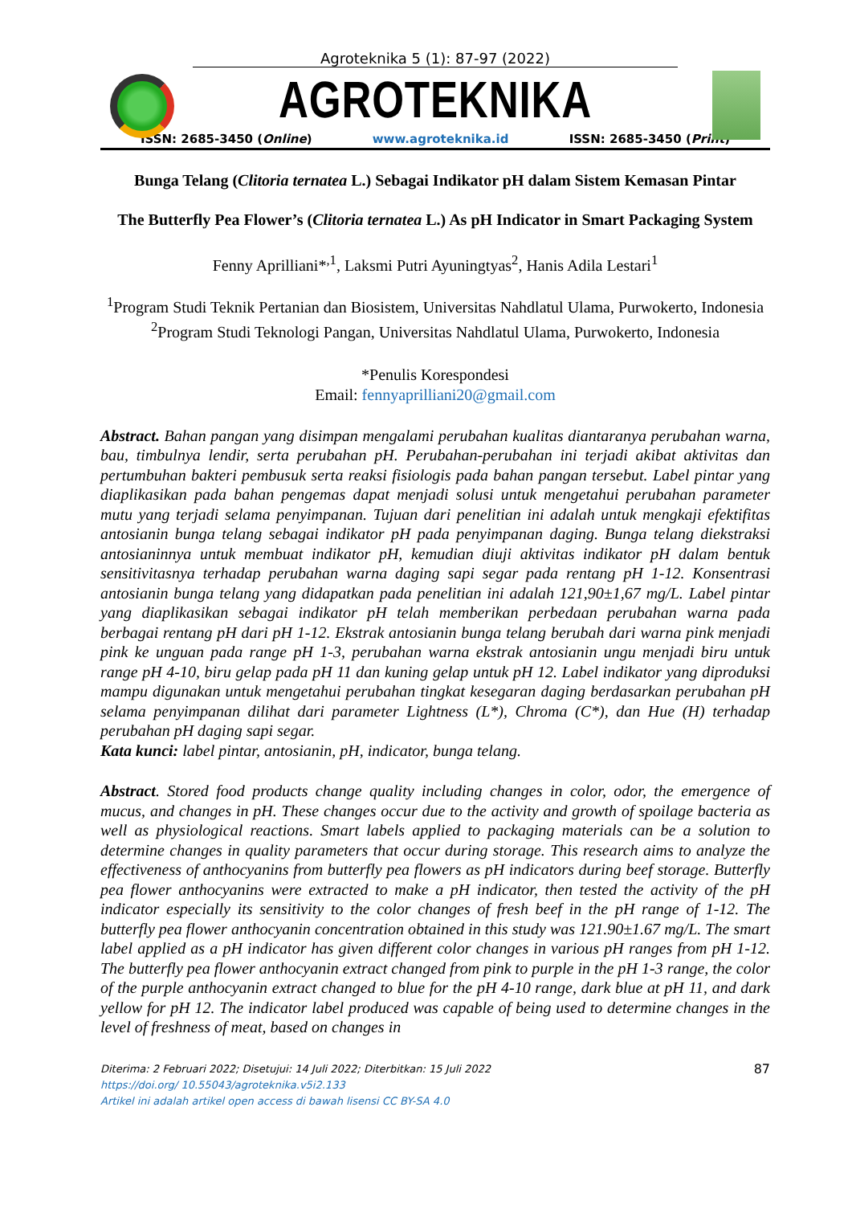Agroteknika 5 (1): 87-97 (2022)
AGROTEKNIKA
ISSN: 2685-3450 (Online) www.agroteknika.id ISSN: 2685-3450 (Print)
Bunga Telang (Clitoria ternatea L.) Sebagai Indikator pH dalam Sistem Kemasan Pintar
The Butterfly Pea Flower’s (Clitoria ternatea L.) As pH Indicator in Smart Packaging System
Fenny Aprilliani*<sup>,1</sup>, Laksmi Putri Ayuningtyas<sup>2</sup>, Hanis Adila Lestari<sup>1</sup>
<sup>1</sup> Program Studi Teknik Pertanian dan Biosistem, Universitas Nahdlatul Ulama, Purwokerto, Indonesia
<sup>2</sup> Program Studi Teknologi Pangan, Universitas Nahdlatul Ulama, Purwokerto, Indonesia
*Penulis Korespondesi
Email: fennyaprilliani20@gmail.com
Abstract. Bahan pangan yang disimpan mengalami perubahan kualitas diantaranya perubahan warna, bau, timbulnya lendir, serta perubahan pH. Perubahan-perubahan ini terjadi akibat aktivitas dan pertumbuhan bakteri pembusuk serta reaksi fisiologis pada bahan pangan tersebut. Label pintar yang diaplikasikan pada bahan pengemas dapat menjadi solusi untuk mengetahui perubahan parameter mutu yang terjadi selama penyimpanan. Tujuan dari penelitian ini adalah untuk mengkaji efektifitas antosianin bunga telang sebagai indikator pH pada penyimpanan daging. Bunga telang diekstraksi antosianinnya untuk membuat indikator pH, kemudian diuji aktivitas indikator pH dalam bentuk sensitivitasnya terhadap perubahan warna daging sapi segar pada rentang pH 1-12. Konsentrasi antosianin bunga telang yang didapatkan pada penelitian ini adalah 121,90±1,67 mg/L. Label pintar yang diaplikasikan sebagai indikator pH telah memberikan perbedaan perubahan warna pada berbagai rentang pH dari pH 1-12. Ekstrak antosianin bunga telang berubah dari warna pink menjadi pink ke unguan pada range pH 1-3, perubahan warna ekstrak antosianin ungu menjadi biru untuk range pH 4-10, biru gelap pada pH 11 dan kuning gelap untuk pH 12. Label indikator yang diproduksi mampu digunakan untuk mengetahui perubahan tingkat kesegaran daging berdasarkan perubahan pH selama penyimpanan dilihat dari parameter Lightness (L*), Chroma (C*), dan Hue (H) terhadap perubahan pH daging sapi segar.
Kata kunci: label pintar, antosianin, pH, indicator, bunga telang.
Abstract. Stored food products change quality including changes in color, odor, the emergence of mucus, and changes in pH. These changes occur due to the activity and growth of spoilage bacteria as well as physiological reactions. Smart labels applied to packaging materials can be a solution to determine changes in quality parameters that occur during storage. This research aims to analyze the effectiveness of anthocyanins from butterfly pea flowers as pH indicators during beef storage. Butterfly pea flower anthocyanins were extracted to make a pH indicator, then tested the activity of the pH indicator especially its sensitivity to the color changes of fresh beef in the pH range of 1-12. The butterfly pea flower anthocyanin concentration obtained in this study was 121.90±1.67 mg/L. The smart label applied as a pH indicator has given different color changes in various pH ranges from pH 1-12. The butterfly pea flower anthocyanin extract changed from pink to purple in the pH 1-3 range, the color of the purple anthocyanin extract changed to blue for the pH 4-10 range, dark blue at pH 11, and dark yellow for pH 12. The indicator label produced was capable of being used to determine changes in the level of freshness of meat, based on changes in
Diterima: 2 Februari 2022; Disetujui: 14 Juli 2022; Diterbitkan: 15 Juli 2022
https://doi.org/ 10.55043/agroteknika.v5i2.133
Artikel ini adalah artikel open access di bawah lisensi CC BY-SA 4.0
87